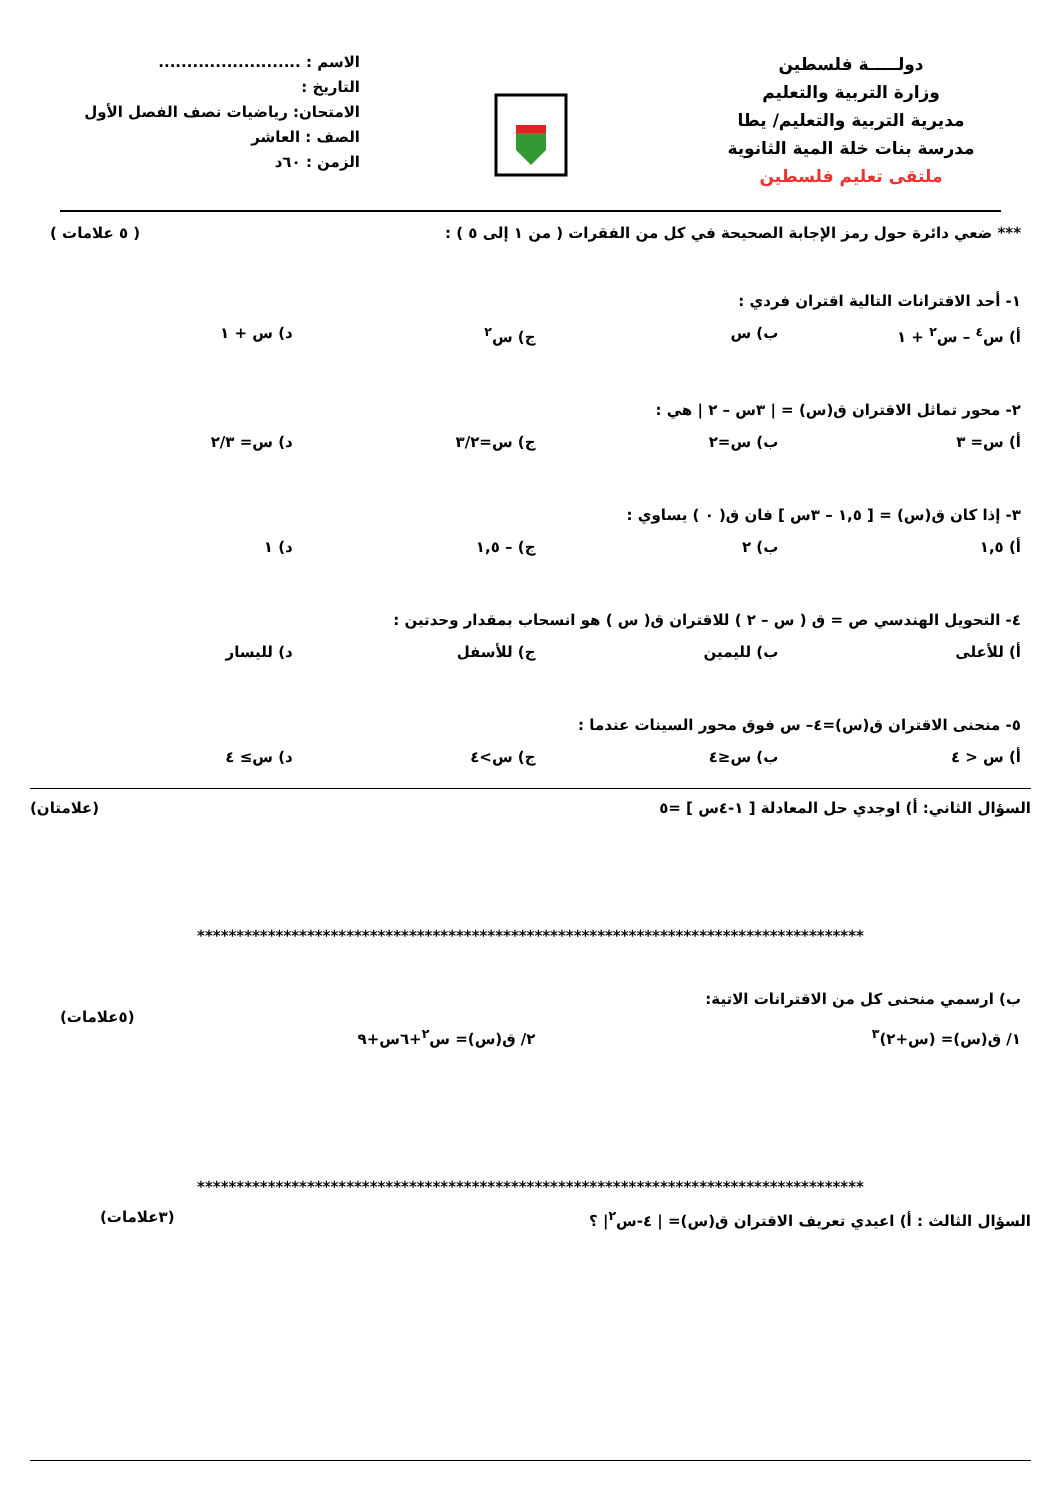دولـــــة فلسطين
وزارة التربية والتعليم
مديرية التربية والتعليم/ يطا
مدرسة بنات خلة المية الثانوية
ملتقى تعليم فلسطين
الاسم : .........................
التاريخ :
الامتحان: رياضيات نصف الفصل الأول
الصف : العاشر
الزمن : ٦٠د
*** ضعي دائرة حول رمز الإجابة الصحيحة في كل من الفقرات ( من ١ إلى ٥ ) : ( ٥ علامات )
١- أحد الاقترانات التالية اقتران فردي :
أ) س<sup>٤</sup> – س<sup>٢</sup> + ١ ب) س ج) س<sup>٢</sup> د) س + ١
٢- محور تماثل الاقتران ق(س) = | ٣س – ٢ | هي :
أ) س= ٣ ب) س=٢ ج) س=٣/٢ د) س= ٢/٣
٣- إذا كان ق(س) = [ ١,٥ – ٣س ] فان ق( ٠ ) يساوي :
أ) ١,٥ ب) ٢ ج) – ١,٥ د) ١
٤- التحويل الهندسي ص = ق ( س – ٢ ) للاقتران ق( س ) هو انسحاب بمقدار وحدتين :
أ) للأعلى ب) لليمين ج) للأسفل د) لليسار
٥- منحنى الاقتران ق(س)=٤– س فوق محور السينات عندما :
أ) س < ٤ ب) س≤٤ ج) س>٤ د) س≥ ٤
السؤال الثاني: أ) اوجدي حل المعادلة [ ١-٤س ] =٥ (علامتان)
*************************************************************************************
ب) ارسمي منحنى كل من الاقترانات الاتية:
(٥علامات)
١/ ق(س)= (س+٢)<sup>٣</sup> ٢/ ق(س)= س<sup>٢</sup>+٦س+٩
*************************************************************************************
السؤال الثالث : أ) اعيدي تعريف الاقتران ق(س)= | ٤-س<sup>٢</sup>| ؟ (٣علامات)